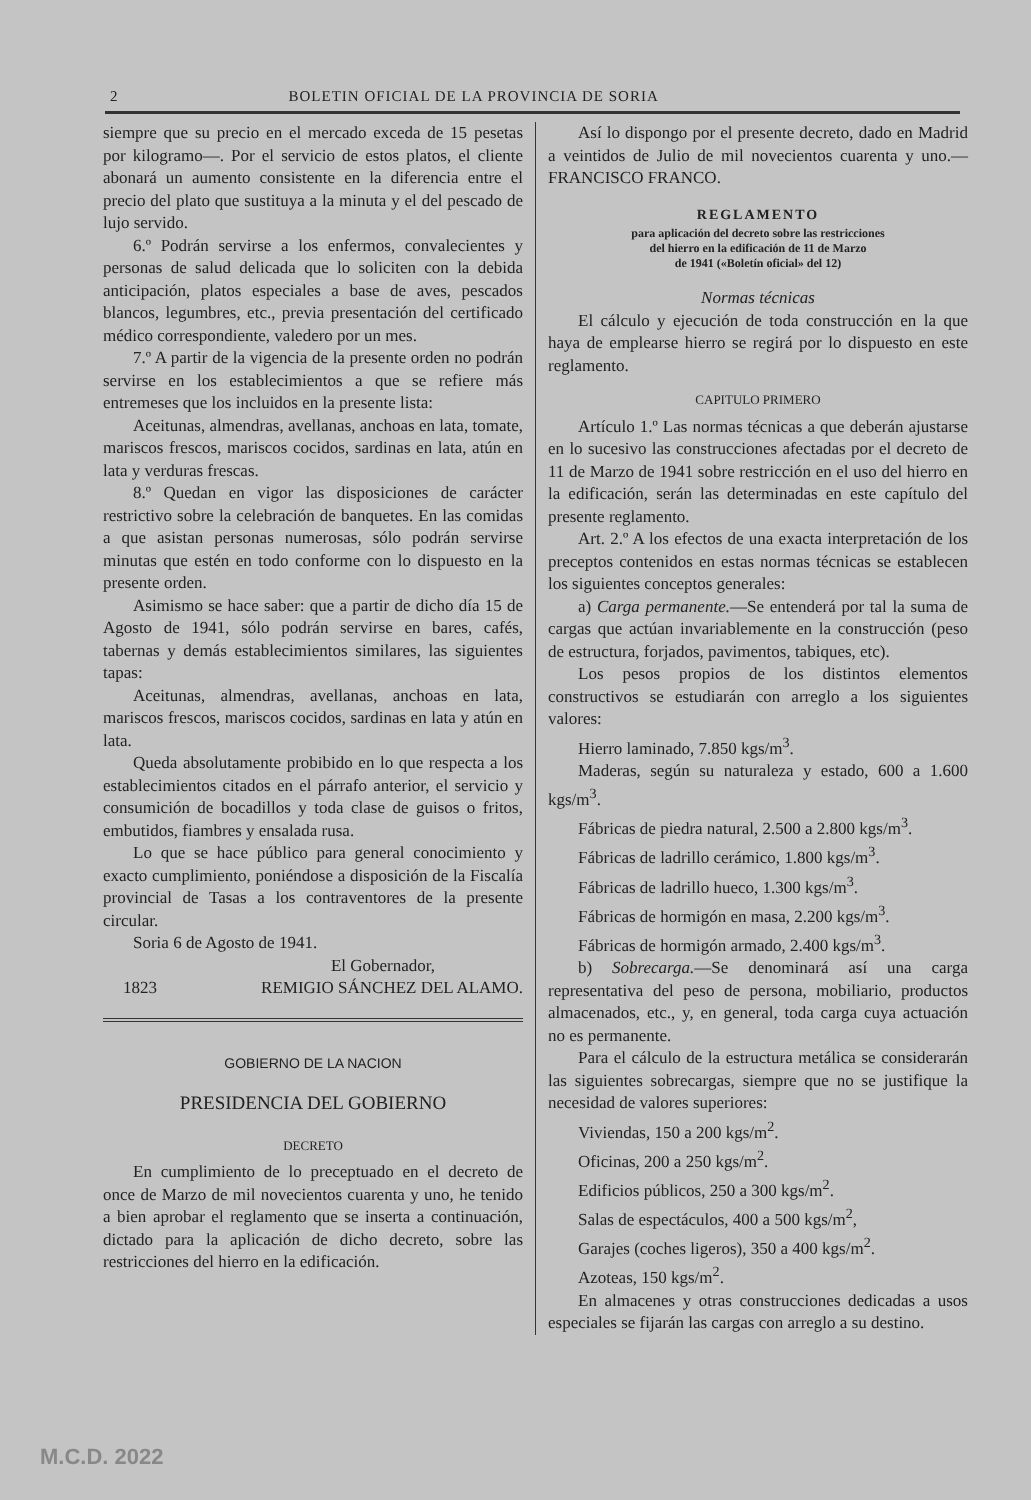2 BOLETIN OFICIAL DE LA PROVINCIA DE SORIA
siempre que su precio en el mercado exceda de 15 pesetas por kilogramo—. Por el servicio de estos platos, el cliente abonará un aumento consistente en la diferencia entre el precio del plato que sustituya a la minuta y el del pescado de lujo servido.
6.º Podrán servirse a los enfermos, convalecientes y personas de salud delicada que lo soliciten con la debida anticipación, platos especiales a base de aves, pescados blancos, legumbres, etc., previa presentación del certificado médico correspondiente, valedero por un mes.
7.º A partir de la vigencia de la presente orden no podrán servirse en los establecimientos a que se refiere más entremeses que los incluidos en la presente lista:
Aceitunas, almendras, avellanas, anchoas en lata, tomate, mariscos frescos, mariscos cocidos, sardinas en lata, atún en lata y verduras frescas.
8.º Quedan en vigor las disposiciones de carácter restrictivo sobre la celebración de banquetes. En las comidas a que asistan personas numerosas, sólo podrán servirse minutas que estén en todo conforme con lo dispuesto en la presente orden.
Asimismo se hace saber: que a partir de dicho día 15 de Agosto de 1941, sólo podrán servirse en bares, cafés, tabernas y demás establecimientos similares, las siguientes tapas:
Aceitunas, almendras, avellanas, anchoas en lata, mariscos frescos, mariscos cocidos, sardinas en lata y atún en lata.
Queda absolutamente probibido en lo que respecta a los establecimientos citados en el párrafo anterior, el servicio y consumición de bocadillos y toda clase de guisos o fritos, embutidos, fiambres y ensalada rusa.
Lo que se hace público para general conocimiento y exacto cumplimiento, poniéndose a disposición de la Fiscalía provincial de Tasas a los contraventores de la presente circular.
Soria 6 de Agosto de 1941.
El Gobernador,
1823 REMIGIO SÁNCHEZ DEL ALAMO.
GOBIERNO DE LA NACION
PRESIDENCIA DEL GOBIERNO
DECRETO
En cumplimiento de lo preceptuado en el decreto de once de Marzo de mil novecientos cuarenta y uno, he tenido a bien aprobar el reglamento que se inserta a continuación, dictado para la aplicación de dicho decreto, sobre las restricciones del hierro en la edificación.
Así lo dispongo por el presente decreto, dado en Madrid a veintidos de Julio de mil novecientos cuarenta y uno.—FRANCISCO FRANCO.
REGLAMENTO
para aplicación del decreto sobre las restricciones
del hierro en la edificación de 11 de Marzo
de 1941 («Boletín oficial» del 12)
Normas técnicas
El cálculo y ejecución de toda construcción en la que haya de emplearse hierro se regirá por lo dispuesto en este reglamento.
CAPITULO PRIMERO
Artículo 1.º Las normas técnicas a que deberán ajustarse en lo sucesivo las construcciones afectadas por el decreto de 11 de Marzo de 1941 sobre restricción en el uso del hierro en la edificación, serán las determinadas en este capítulo del presente reglamento.
Art. 2.º A los efectos de una exacta interpretación de los preceptos contenidos en estas normas técnicas se establecen los siguientes conceptos generales:
a) Carga permanente.—Se entenderá por tal la suma de cargas que actúan invariablemente en la construcción (peso de estructura, forjados, pavimentos, tabiques, etc).
Los pesos propios de los distintos elementos constructivos se estudiarán con arreglo a los siguientes valores:
Hierro laminado, 7.850 kgs/m<sup>3</sup>.
Maderas, según su naturaleza y estado, 600 a 1.600 kgs/m<sup>3</sup>.
Fábricas de piedra natural, 2.500 a 2.800 kgs/m<sup>3</sup>.
Fábricas de ladrillo cerámico, 1.800 kgs/m<sup>3</sup>.
Fábricas de ladrillo hueco, 1.300 kgs/m<sup>3</sup>.
Fábricas de hormigón en masa, 2.200 kgs/m<sup>3</sup>.
Fábricas de hormigón armado, 2.400 kgs/m<sup>3</sup>.
b) Sobrecarga.—Se denominará así una carga representativa del peso de persona, mobiliario, productos almacenados, etc., y, en general, toda carga cuya actuación no es permanente.
Para el cálculo de la estructura metálica se considerarán las siguientes sobrecargas, siempre que no se justifique la necesidad de valores superiores:
Viviendas, 150 a 200 kgs/m<sup>2</sup>.
Oficinas, 200 a 250 kgs/m<sup>2</sup>.
Edificios públicos, 250 a 300 kgs/m<sup>2</sup>.
Salas de espectáculos, 400 a 500 kgs/m<sup>2</sup>,
Garajes (coches ligeros), 350 a 400 kgs/m<sup>2</sup>.
Azoteas, 150 kgs/m<sup>2</sup>.
En almacenes y otras construcciones dedicadas a usos especiales se fijarán las cargas con arreglo a su destino.
M.C.D. 2022